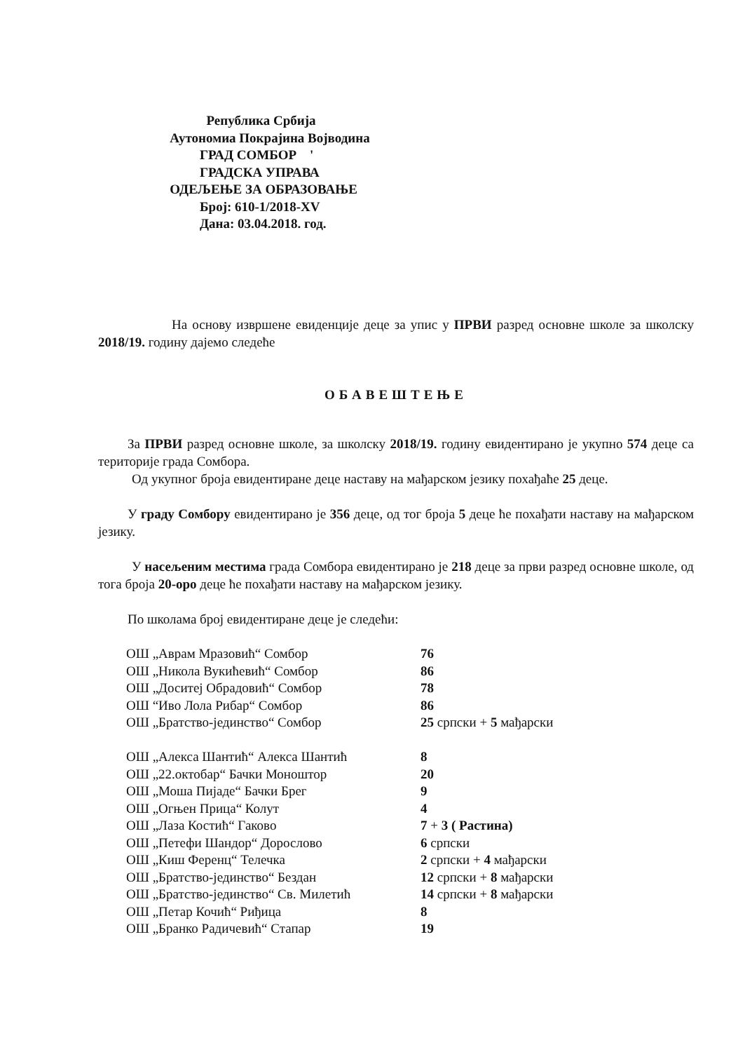Република Србија
Аутономиа Покрајина Војводина
ГРАД СОМБОР '
ГРАДСКА УПРАВА
ОДЕЉЕЊЕ ЗА ОБРАЗОВАЊЕ
Број: 610-1/2018-XV
Дана: 03.04.2018. год.
На основу извршене евиденције деце за упис у ПРВИ разред основне школе за школску 2018/19. годину дајемо следеће
ОБАВЕШТЕЊЕ
За ПРВИ разред основне школе, за школску 2018/19. годину евидентирано је укупно 574 деце са територије града Сомбора.
Од укупног броја евидентиране деце наставу на мађарском језику похађаће 25 деце.
У граду Сомбору евидентирано је 356 деце, од тог броја 5 деце ће похађати наставу на мађарском језику.
У насељеним местима града Сомбора евидентирано је 218 деце за први разред основне школе, од тога броја 20-оро деце ће похађати наставу на мађарском језику.
По школама број евидентиране деце је следећи:
| ОШ „Аврам Мразовић“ Сомбор | 76 |
| ОШ „Никола Вукићевић“ Сомбор | 86 |
| ОШ „Доситеј Обрадовић“ Сомбор | 78 |
| ОШ “Иво Лола Рибар“ Сомбор | 86 |
| ОШ „Братство-јединство“ Сомбор | 25 српски + 5 мађарски |
| ОШ „Алекса Шантић“ Алекса Шантић | 8 |
| ОШ „22.октобар“ Бачки Моноштор | 20 |
| ОШ „Моша Пијаде“ Бачки Брег | 9 |
| ОШ „Огњен Прица“ Колут | 4 |
| ОШ „Лаза Костић“ Гаково | 7 + 3 ( Растина) |
| ОШ „Петефи Шандор“ Дорослово | 6 српски |
| ОШ „Киш Ференц“ Телечка | 2 српски + 4 мађарски |
| ОШ „Братство-јединство“ Бездан | 12 српски + 8 мађарски |
| ОШ „Братство-јединство“ Св. Милетић | 14 српски + 8 мађарски |
| ОШ „Петар Кочић“ Риђица | 8 |
| ОШ „Бранко Радичевић“ Стапар | 19 |